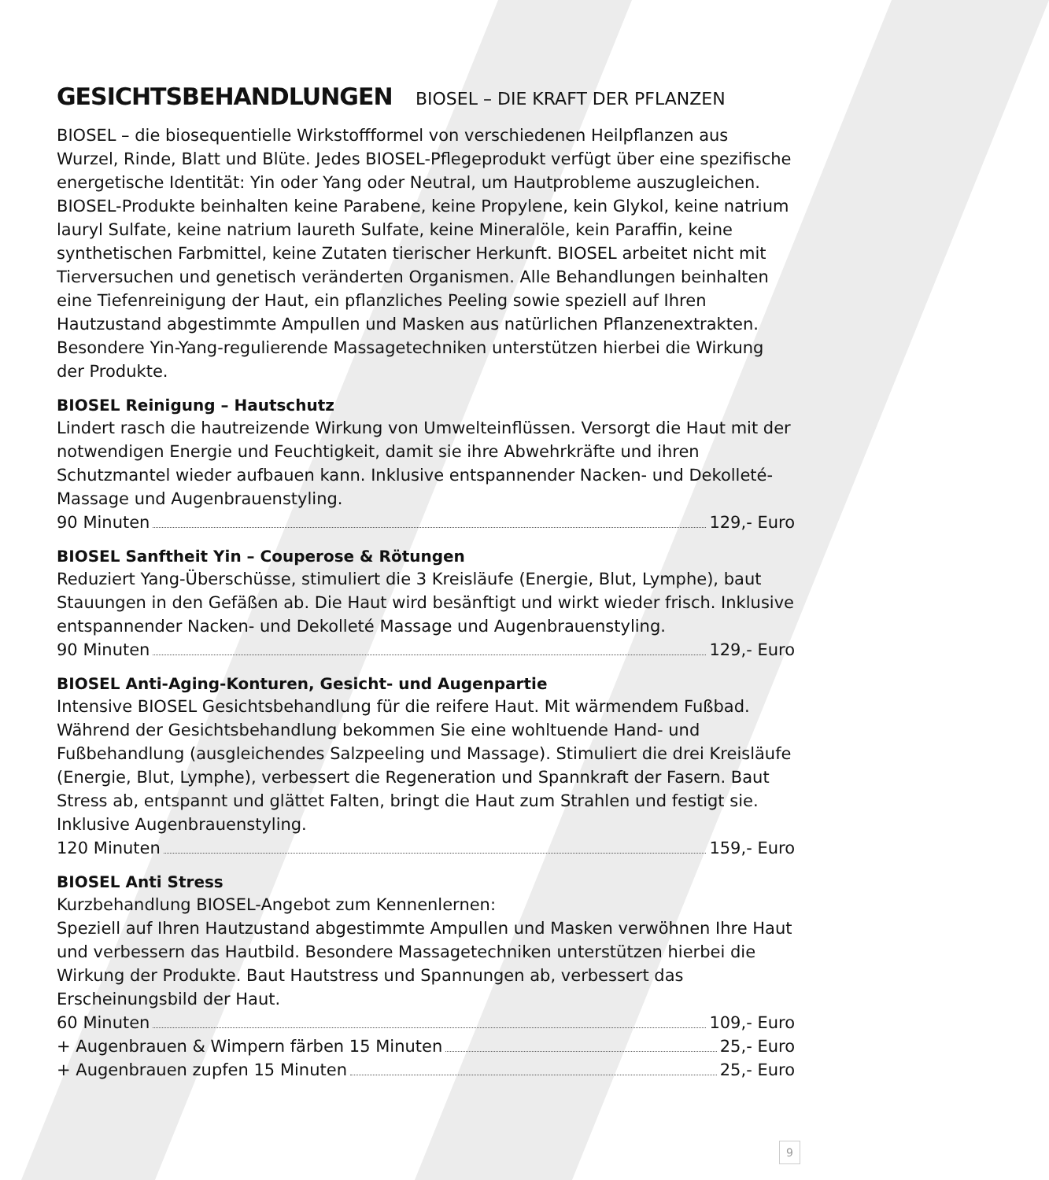GESICHTSBEHANDLUNGEN BIOSEL – DIE KRAFT DER PFLANZEN
BIOSEL – die biosequentielle Wirkstoffformel von verschiedenen Heilpflanzen aus Wurzel, Rinde, Blatt und Blüte. Jedes BIOSEL-Pflegeprodukt verfügt über eine spezifische energetische Identität: Yin oder Yang oder Neutral, um Hautprobleme auszugleichen. BIOSEL-Produkte beinhalten keine Parabene, keine Propylene, kein Glykol, keine natrium lauryl Sulfate, keine natrium laureth Sulfate, keine Mineralöle, kein Paraffin, keine synthetischen Farbmittel, keine Zutaten tierischer Herkunft. BIOSEL arbeitet nicht mit Tierversuchen und genetisch veränderten Organismen. Alle Behandlungen beinhalten eine Tiefenreinigung der Haut, ein pflanzliches Peeling sowie speziell auf Ihren Hautzustand abgestimmte Ampullen und Masken aus natürlichen Pflanzenextrakten. Besondere Yin-Yang-regulierende Massagetechniken unterstützen hierbei die Wirkung der Produkte.
BIOSEL Reinigung – Hautschutz
Lindert rasch die hautreizende Wirkung von Umwelteinflüssen. Versorgt die Haut mit der notwendigen Energie und Feuchtigkeit, damit sie ihre Abwehrkräfte und ihren Schutzmantel wieder aufbauen kann. Inklusive entspannender Nacken- und Dekolleté-Massage und Augenbrauenstyling.
90 Minuten 129,- Euro
BIOSEL Sanftheit Yin – Couperose & Rötungen
Reduziert Yang-Überschüsse, stimuliert die 3 Kreisläufe (Energie, Blut, Lymphe), baut Stauungen in den Gefäßen ab. Die Haut wird besänftigt und wirkt wieder frisch. Inklusive entspannender Nacken- und Dekolleté Massage und Augenbrauenstyling.
90 Minuten 129,- Euro
BIOSEL Anti-Aging-Konturen, Gesicht- und Augenpartie
Intensive BIOSEL Gesichtsbehandlung für die reifere Haut. Mit wärmendem Fußbad. Während der Gesichtsbehandlung bekommen Sie eine wohltuende Hand- und Fußbehandlung (ausgleichendes Salzpeeling und Massage). Stimuliert die drei Kreisläufe (Energie, Blut, Lymphe), verbessert die Regeneration und Spannkraft der Fasern. Baut Stress ab, entspannt und glättet Falten, bringt die Haut zum Strahlen und festigt sie. Inklusive Augenbrauenstyling.
120 Minuten 159,- Euro
BIOSEL Anti Stress
Kurzbehandlung BIOSEL-Angebot zum Kennenlernen:
Speziell auf Ihren Hautzustand abgestimmte Ampullen und Masken verwöhnen Ihre Haut und verbessern das Hautbild. Besondere Massagetechniken unterstützen hierbei die Wirkung der Produkte. Baut Hautstress und Spannungen ab, verbessert das Erscheinungsbild der Haut.
60 Minuten 109,- Euro
+ Augenbrauen & Wimpern färben 15 Minuten 25,- Euro
+ Augenbrauen zupfen 15 Minuten 25,- Euro
9